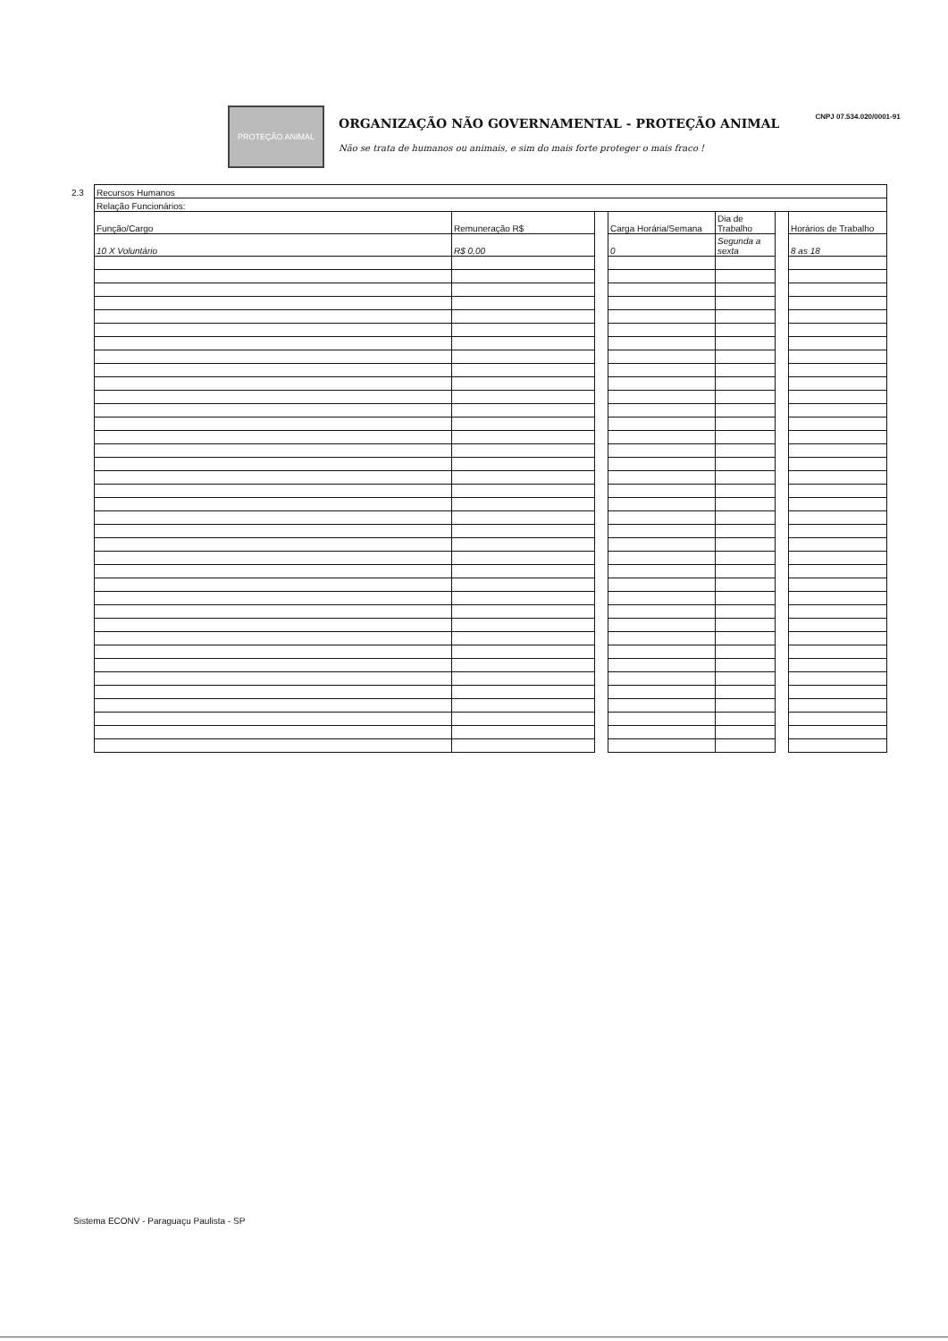PROTEÇÃO ANIMAL
ORGANIZAÇÃO NÃO GOVERNAMENTAL - PROTEÇÃO ANIMAL
Não se trata de humanos ou animais, e sim do mais forte proteger o mais fraco !
CNPJ 07.534.020/0001-91
2.3
| Recursos Humanos | | | | | | |
| Relação Funcionários: | | | | | | |
| Função/Cargo | Remuneração R$ | | Carga Horária/Semana | Dia de Trabalho | | Horários de Trabalho |
| 10 X Voluntário | R$ 0,00 | | 0 | Segunda a sexta | | 8 as 18 |
Sistema ECONV - Paraguaçu Paulista - SP